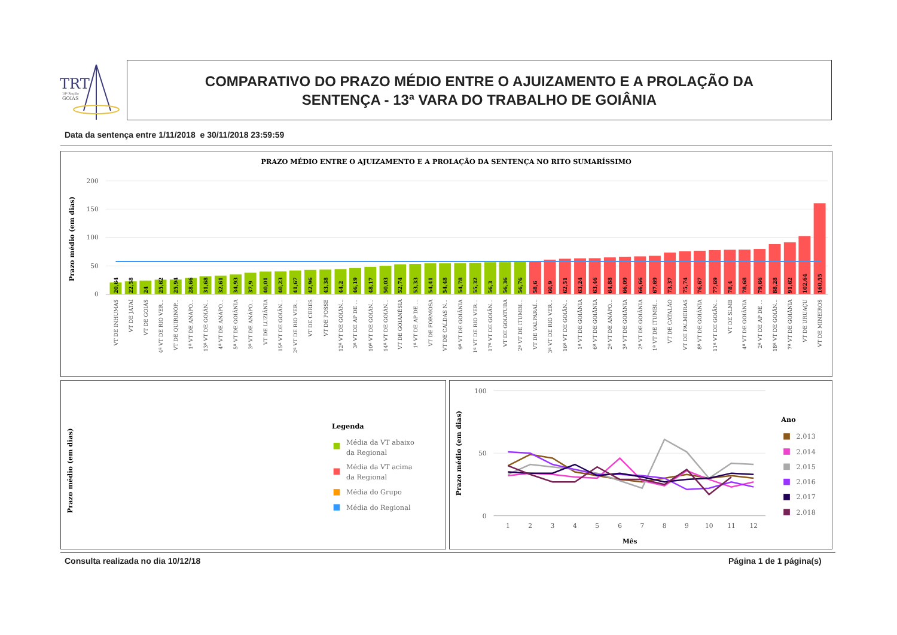TRT
18ª Região
GOIÁS
COMPARATIVO DO PRAZO MÉDIO ENTRE O AJUIZAMENTO E A PROLAÇÃO DA
SENTENÇA - 13ª VARA DO TRABALHO DE GOIÂNIA
Data da sentença entre 1/11/2018 e 30/11/2018 23:59:59
PRAZO MÉDIO ENTRE O AJUIZAMENTO E A PROLAÇÃO DA SENTENÇA NO RITO SUMARÍSSIMO
Prazo médio (em dias)
200
150
100
50
0
20,64
22,58
24
25,62
25,94
28,66
31,68
32,61
34,93
37,9
40,01
40,23
41,67
42,96
43,38
44,2
46,19
48,17
50,03
52,74
53,33
54,41
54,48
54,78
55,32
56,3
56,36
56,76
58,6
60,9
62,51
63,24
63,46
64,88
66,09
66,66
67,69
73,37
75,74
76,67
77,69
78,4
78,68
79,66
88,28
91,62
102,64
160,55
VT DE INHUMAS
VT DE JATAÍ
VT DE GOIÁS
4ª VT DE RIO VER...
VT DE QUIRINÓP...
1ª VT DE ANÁPO...
13ª VT DE GOIÂN...
4ª VT DE ANÁPO...
5ª VT DE GOIÂNIA
3ª VT DE ANÁPO...
VT DE LUZIÂNIA
15ª VT DE GOIÂN...
2ª VT DE RIO VER...
VT DE CERES
VT DE POSSE
12ª VT DE GOIÂN...
3ª VT DE AP DE ...
10ª VT DE GOIÂN...
14ª VT DE GOIÂN...
VT DE GOIANÉSIA
1ª VT DE AP DE ...
VT DE FORMOSA
VT DE CALDAS N...
9ª VT DE GOIÂNIA
1ª VT DE RIO VER...
17ª VT DE GOIÂN...
VT DE GOIATUBA
2ª VT DE ITUMBI...
VT DE VALPARAÍ...
3ª VT DE RIO VER...
16ª VT DE GOIÂN...
1ª VT DE GOIÂNIA
6ª VT DE GOIÂNIA
2ª VT DE ANÁPO...
3ª VT DE GOIÂNIA
2ª VT DE GOIÂNIA
1ª VT DE ITUMBI...
VT DE CATALÃO
VT DE PALMEIRAS
8ª VT DE GOIÂNIA
11ª VT DE GOIÂN...
VT DE SLMB
4ª VT DE GOIÂNIA
2ª VT DE AP DE ...
18ª VT DE GOIÂN...
7ª VT DE GOIÂNIA
VT DE URUAÇU
VT DE MINEIROS
Prazo médio (em dias)
Legenda
Média da VT abaixo
da Regional
Média da VT acima
da Regional
Média do Grupo
Média do Regional
Prazo médio (em dias)
100
50
0
1
2
3
4
5
6
7
8
9
10
11
12
Mês
Ano
2.013
2.014
2.015
2.016
2.017
2.018
Consulta realizada no dia 10/12/18
Página 1 de 1 página(s)